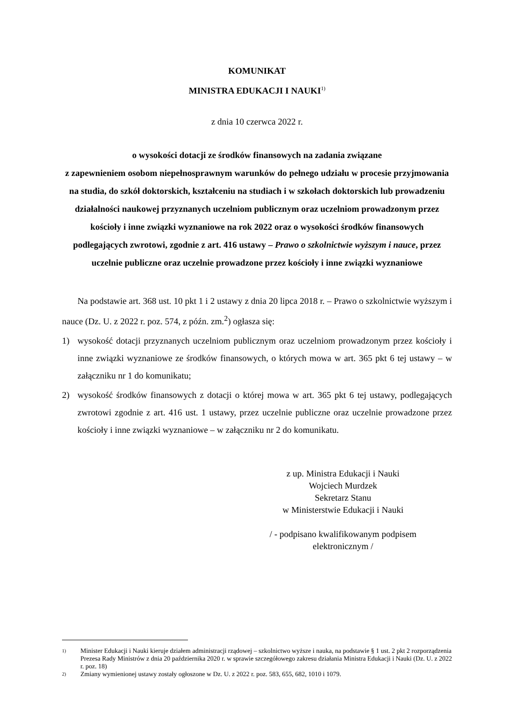KOMUNIKAT
MINISTRA EDUKACJI I NAUKI<sup>1)</sup>
z dnia 10 czerwca 2022 r.
o wysokości dotacji ze środków finansowych na zadania związane
z zapewnieniem osobom niepełnosprawnym warunków do pełnego udziału w procesie przyjmowania na studia, do szkół doktorskich, kształceniu na studiach i w szkołach doktorskich lub prowadzeniu działalności naukowej przyznanych uczelniom publicznym oraz uczelniom prowadzonym przez kościoły i inne związki wyznaniowe na rok 2022 oraz o wysokości środków finansowych podlegających zwrotowi, zgodnie z art. 416 ustawy – Prawo o szkolnictwie wyższym i nauce, przez uczelnie publiczne oraz uczelnie prowadzone przez kościoły i inne związki wyznaniowe
Na podstawie art. 368 ust. 10 pkt 1 i 2 ustawy z dnia 20 lipca 2018 r. – Prawo o szkolnictwie wyższym i nauce (Dz. U. z 2022 r. poz. 574, z późn. zm.<sup>2</sup>) ogłasza się:
1) wysokość dotacji przyznanych uczelniom publicznym oraz uczelniom prowadzonym przez kościoły i inne związki wyznaniowe ze środków finansowych, o których mowa w art. 365 pkt 6 tej ustawy – w załączniku nr 1 do komunikatu;
2) wysokość środków finansowych z dotacji o której mowa w art. 365 pkt 6 tej ustawy, podlegających zwrotowi zgodnie z art. 416 ust. 1 ustawy, przez uczelnie publiczne oraz uczelnie prowadzone przez kościoły i inne związki wyznaniowe – w załączniku nr 2 do komunikatu.
z up. Ministra Edukacji i Nauki
Wojciech Murdzek
Sekretarz Stanu
w Ministerstwie Edukacji i Nauki
/ - podpisano kwalifikowanym podpisem elektronicznym /
1) Minister Edukacji i Nauki kieruje działem administracji rządowej – szkolnictwo wyższe i nauka, na podstawie § 1 ust. 2 pkt 2 rozporządzenia Prezesa Rady Ministrów z dnia 20 października 2020 r. w sprawie szczegółowego zakresu działania Ministra Edukacji i Nauki (Dz. U. z 2022 r. poz. 18)
2) Zmiany wymienionej ustawy zostały ogłoszone w Dz. U. z 2022 r. poz. 583, 655, 682, 1010 i 1079.